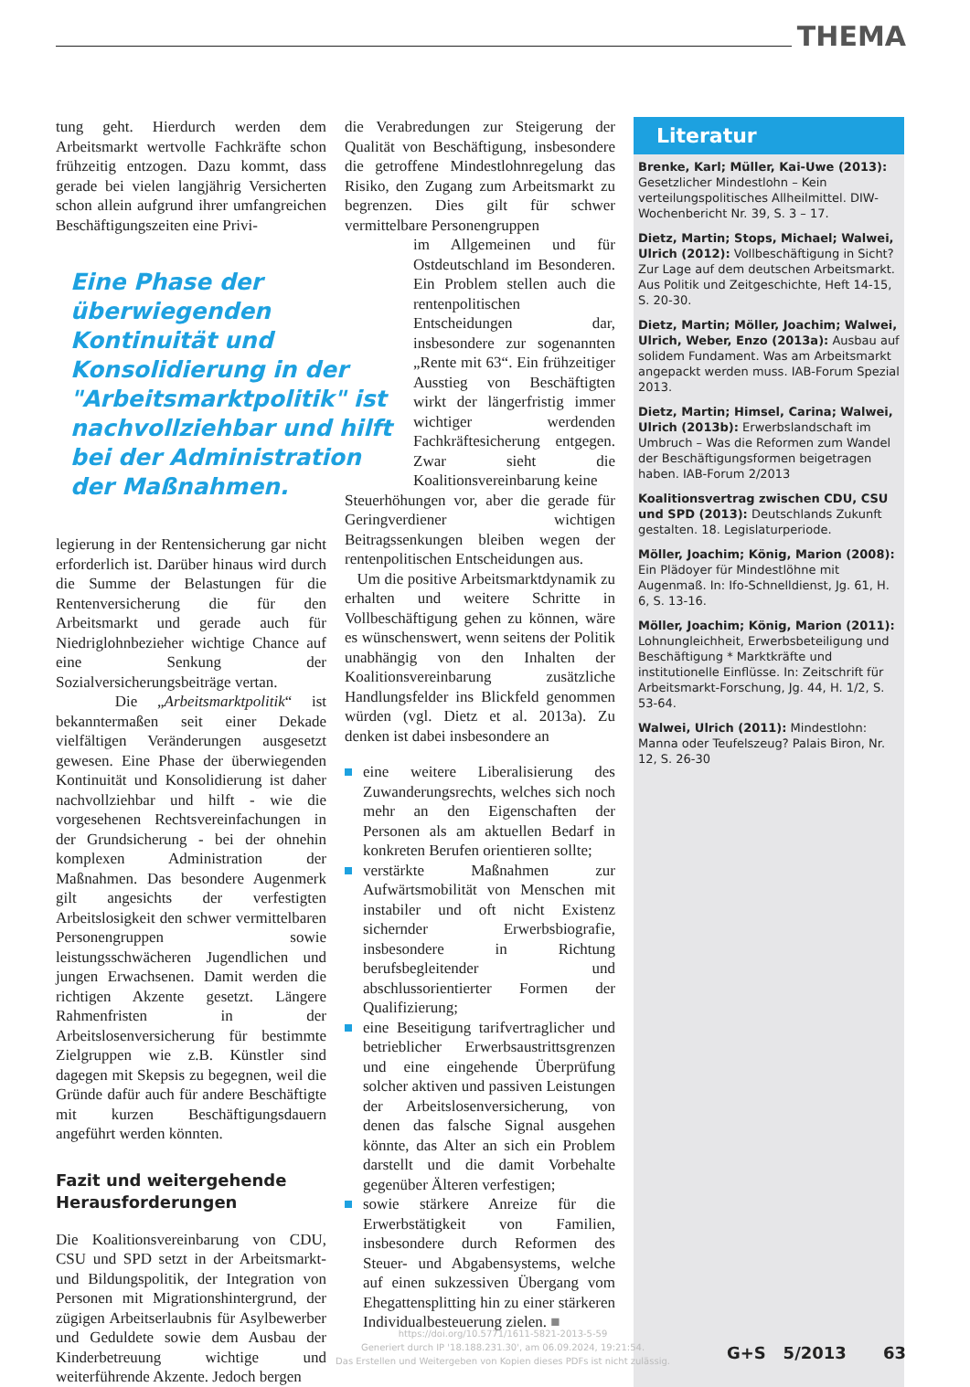THEMA
tung geht. Hierdurch werden dem Arbeitsmarkt wertvolle Fachkräfte schon frühzeitig entzogen. Dazu kommt, dass gerade bei vielen langjährig Versicherten schon allein aufgrund ihrer umfangreichen Beschäftigungszeiten eine Privi-
Eine Phase der überwiegenden Kontinuität und Konsolidierung in der "Arbeitsmarktpolitik" ist nachvollziehbar und hilft bei der Administration der Maßnahmen.
legierung in der Rentensicherung gar nicht erforderlich ist. Darüber hinaus wird durch die Summe der Belastungen für die Rentenversicherung die für den Arbeitsmarkt und gerade auch für Niedriglohnbezieher wichtige Chance auf eine Senkung der Sozialversicherungsbeiträge vertan.
Die „Arbeitsmarktpolitik“ ist bekanntermaßen seit einer Dekade vielfältigen Veränderungen ausgesetzt gewesen. Eine Phase der überwiegenden Kontinuität und Konsolidierung ist daher nachvollziehbar und hilft - wie die vorgesehenen Rechtsvereinfachungen in der Grundsicherung - bei der ohnehin komplexen Administration der Maßnahmen. Das besondere Augenmerk gilt angesichts der verfestigten Arbeitslosigkeit den schwer vermittelbaren Personengruppen sowie leistungsschwächeren Jugendlichen und jungen Erwachsenen. Damit werden die richtigen Akzente gesetzt. Längere Rahmenfristen in der Arbeitslosenversicherung für bestimmte Zielgruppen wie z.B. Künstler sind dagegen mit Skepsis zu begegnen, weil die Gründe dafür auch für andere Beschäftigte mit kurzen Beschäftigungsdauern angeführt werden könnten.
Fazit und weitergehende Herausforderungen
Die Koalitionsvereinbarung von CDU, CSU und SPD setzt in der Arbeitsmarkt- und Bildungspolitik, der Integration von Personen mit Migrationshintergrund, der zügigen Arbeitserlaubnis für Asylbewerber und Geduldete sowie dem Ausbau der Kinderbetreuung wichtige und weiterführende Akzente. Jedoch bergen
die Verabredungen zur Steigerung der Qualität von Beschäftigung, insbesondere die getroffene Mindestlohnregelung das Risiko, den Zugang zum Arbeitsmarkt zu begrenzen. Dies gilt für schwer vermittelbare Personengruppen
im Allgemeinen und für Ostdeutschland im Besonderen. Ein Problem stellen auch die rentenpolitischen Entscheidungen dar, insbesondere zur sogenannten „Rente mit 63“. Ein frühzeitiger Ausstieg von Beschäftigten wirkt der längerfristig immer wichtiger werdenden Fachkräftesicherung entgegen. Zwar sieht die Koalitionsvereinbarung keine
Steuerhöhungen vor, aber die gerade für Geringverdiener wichtigen Beitragssenkungen bleiben wegen der rentenpolitischen Entscheidungen aus.
Um die positive Arbeitsmarktdynamik zu erhalten und weitere Schritte in Vollbeschäftigung gehen zu können, wäre es wünschenswert, wenn seitens der Politik unabhängig von den Inhalten der Koalitionsvereinbarung zusätzliche Handlungsfelder ins Blickfeld genommen würden (vgl. Dietz et al. 2013a). Zu denken ist dabei insbesondere an
eine weitere Liberalisierung des Zuwanderungsrechts, welches sich noch mehr an den Eigenschaften der Personen als am aktuellen Bedarf in konkreten Berufen orientieren sollte;
verstärkte Maßnahmen zur Aufwärtsmobilität von Menschen mit instabiler und oft nicht Existenz sichernder Erwerbsbiografie, insbesondere in Richtung berufsbegleitender und abschlussorientierter Formen der Qualifizierung;
eine Beseitigung tarifvertraglicher und betrieblicher Erwerbsaustrittsgrenzen und eine eingehende Überprüfung solcher aktiven und passiven Leistungen der Arbeitslosenversicherung, von denen das falsche Signal ausgehen könnte, das Alter an sich ein Problem darstellt und die damit Vorbehalte gegenüber Älteren verfestigen;
sowie stärkere Anreize für die Erwerbstätigkeit von Familien, insbesondere durch Reformen des Steuer- und Abgabensystems, welche auf einen sukzessiven Übergang vom Ehegattensplitting hin zu einer stärkeren Individualbesteuerung zielen. ■
Literatur
Brenke, Karl; Müller, Kai-Uwe (2013): Gesetzlicher Mindestlohn – Kein verteilungspolitisches Allheilmittel. DIW-Wochenbericht Nr. 39, S. 3 – 17.
Dietz, Martin; Stops, Michael; Walwei, Ulrich (2012): Vollbeschäftigung in Sicht? Zur Lage auf dem deutschen Arbeitsmarkt. Aus Politik und Zeitgeschichte, Heft 14-15, S. 20-30.
Dietz, Martin; Möller, Joachim; Walwei, Ulrich, Weber, Enzo (2013a): Ausbau auf solidem Fundament. Was am Arbeitsmarkt angepackt werden muss. IAB-Forum Spezial 2013.
Dietz, Martin; Himsel, Carina; Walwei, Ulrich (2013b): Erwerbslandschaft im Umbruch – Was die Reformen zum Wandel der Beschäftigungsformen beigetragen haben. IAB-Forum 2/2013
Koalitionsvertrag zwischen CDU, CSU und SPD (2013): Deutschlands Zukunft gestalten. 18. Legislaturperiode.
Möller, Joachim; König, Marion (2008): Ein Plädoyer für Mindestlöhne mit Augenmaß. In: Ifo-Schnelldienst, Jg. 61, H. 6, S. 13-16.
Möller, Joachim; König, Marion (2011): Lohnungleichheit, Erwerbsbeteiligung und Beschäftigung * Marktkräfte und institutionelle Einflüsse. In: Zeitschrift für Arbeitsmarkt-Forschung, Jg. 44, H. 1/2, S. 53-64.
Walwei, Ulrich (2011): Mindestlohn: Manna oder Teufelszeug? Palais Biron, Nr. 12, S. 26-30
https://doi.org/10.5771/1611-5821-2013-5-59
Generiert durch IP '18.188.231.30', am 06.09.2024, 19:21:54.
Das Erstellen und Weitergeben von Kopien dieses PDFs ist nicht zulässig.
G+S 5/2013 63